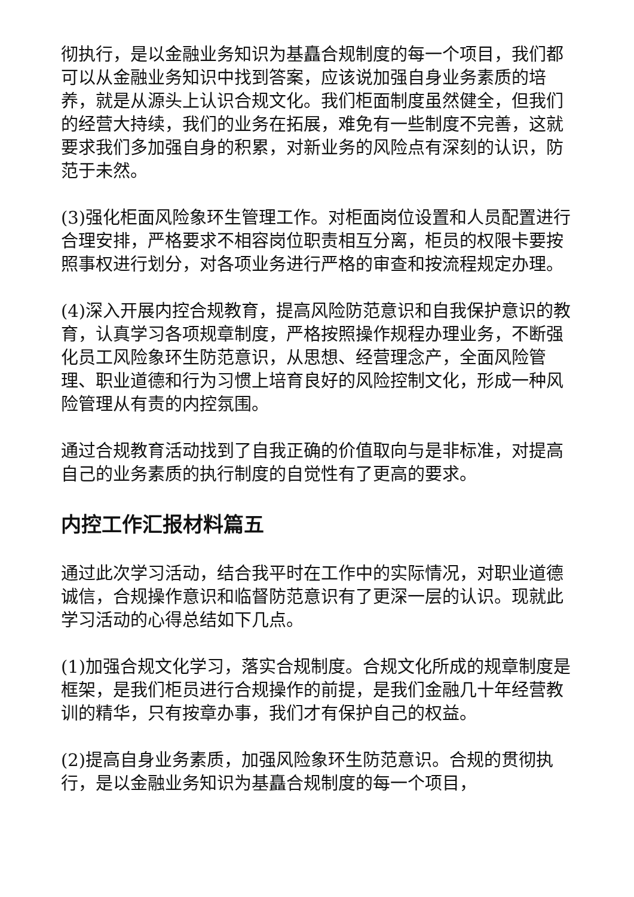彻执行，是以金融业务知识为基矗合规制度的每一个项目，我们都可以从金融业务知识中找到答案，应该说加强自身业务素质的培养，就是从源头上认识合规文化。我们柜面制度虽然健全，但我们的经营大持续，我们的业务在拓展，难免有一些制度不完善，这就要求我们多加强自身的积累，对新业务的风险点有深刻的认识，防范于未然。
(3)强化柜面风险象环生管理工作。对柜面岗位设置和人员配置进行合理安排，严格要求不相容岗位职责相互分离，柜员的权限卡要按照事权进行划分，对各项业务进行严格的审查和按流程规定办理。
(4)深入开展内控合规教育，提高风险防范意识和自我保护意识的教育，认真学习各项规章制度，严格按照操作规程办理业务，不断强化员工风险象环生防范意识，从思想、经营理念产，全面风险管理、职业道德和行为习惯上培育良好的风险控制文化，形成一种风险管理从有责的内控氛围。
通过合规教育活动找到了自我正确的价值取向与是非标准，对提高自己的业务素质的执行制度的自觉性有了更高的要求。
内控工作汇报材料篇五
通过此次学习活动，结合我平时在工作中的实际情况，对职业道德诚信，合规操作意识和临督防范意识有了更深一层的认识。现就此学习活动的心得总结如下几点。
(1)加强合规文化学习，落实合规制度。合规文化所成的规章制度是框架，是我们柜员进行合规操作的前提，是我们金融几十年经营教训的精华，只有按章办事，我们才有保护自己的权益。
(2)提高自身业务素质，加强风险象环生防范意识。合规的贯彻执行，是以金融业务知识为基矗合规制度的每一个项目，